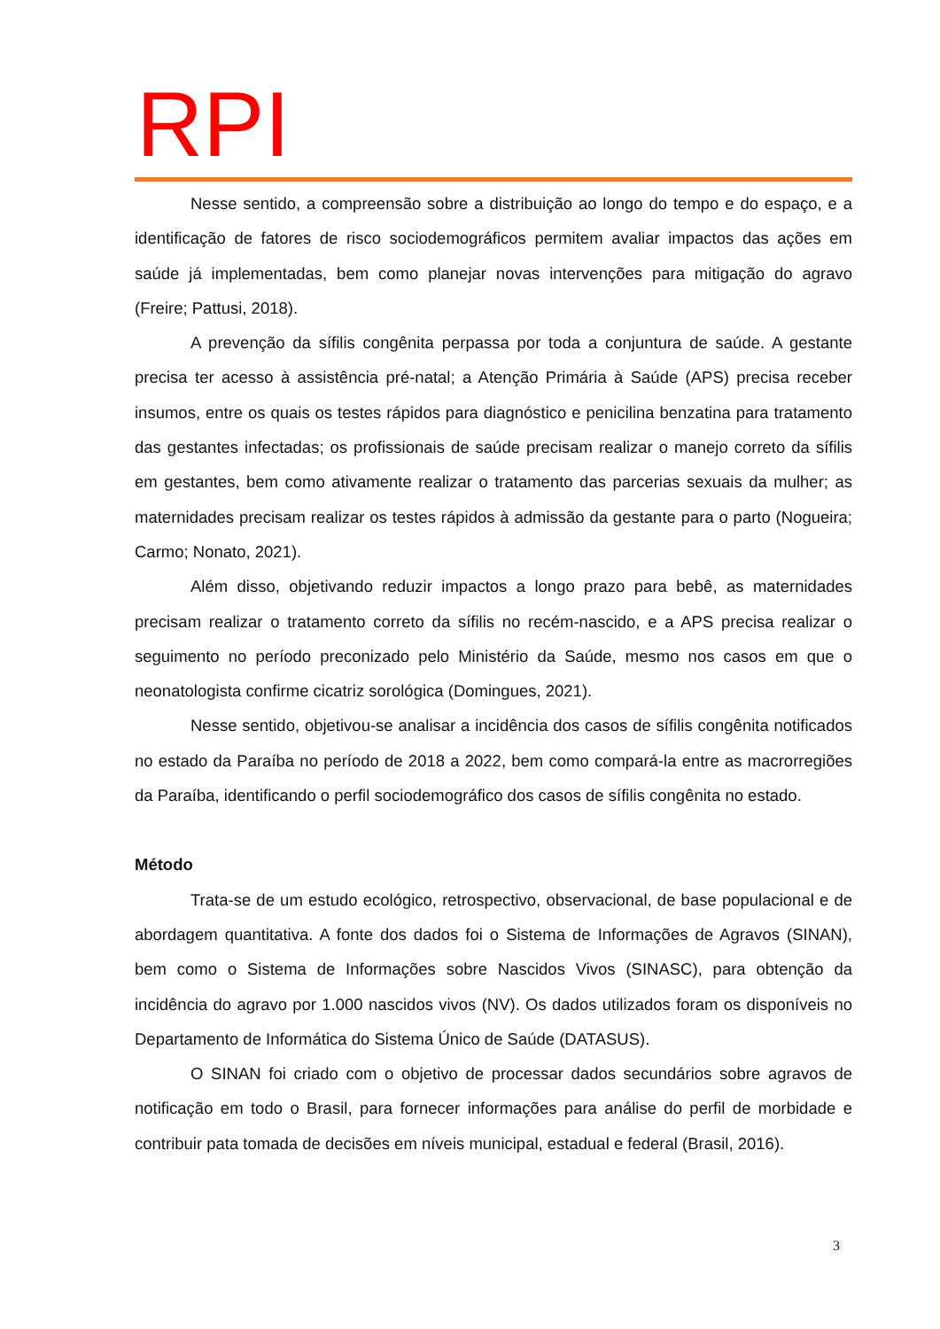RPI
Nesse sentido, a compreensão sobre a distribuição ao longo do tempo e do espaço, e a identificação de fatores de risco sociodemográficos permitem avaliar impactos das ações em saúde já implementadas, bem como planejar novas intervenções para mitigação do agravo (Freire; Pattusi, 2018).
A prevenção da sífilis congênita perpassa por toda a conjuntura de saúde. A gestante precisa ter acesso à assistência pré-natal; a Atenção Primária à Saúde (APS) precisa receber insumos, entre os quais os testes rápidos para diagnóstico e penicilina benzatina para tratamento das gestantes infectadas; os profissionais de saúde precisam realizar o manejo correto da sífilis em gestantes, bem como ativamente realizar o tratamento das parcerias sexuais da mulher; as maternidades precisam realizar os testes rápidos à admissão da gestante para o parto (Nogueira; Carmo; Nonato, 2021).
Além disso, objetivando reduzir impactos a longo prazo para bebê, as maternidades precisam realizar o tratamento correto da sífilis no recém-nascido, e a APS precisa realizar o seguimento no período preconizado pelo Ministério da Saúde, mesmo nos casos em que o neonatologista confirme cicatriz sorológica (Domingues, 2021).
Nesse sentido, objetivou-se analisar a incidência dos casos de sífilis congênita notificados no estado da Paraíba no período de 2018 a 2022, bem como compará-la entre as macrorregiões da Paraíba, identificando o perfil sociodemográfico dos casos de sífilis congênita no estado.
Método
Trata-se de um estudo ecológico, retrospectivo, observacional, de base populacional e de abordagem quantitativa. A fonte dos dados foi o Sistema de Informações de Agravos (SINAN), bem como o Sistema de Informações sobre Nascidos Vivos (SINASC), para obtenção da incidência do agravo por 1.000 nascidos vivos (NV). Os dados utilizados foram os disponíveis no Departamento de Informática do Sistema Único de Saúde (DATASUS).
O SINAN foi criado com o objetivo de processar dados secundários sobre agravos de notificação em todo o Brasil, para fornecer informações para análise do perfil de morbidade e contribuir pata tomada de decisões em níveis municipal, estadual e federal (Brasil, 2016).
3